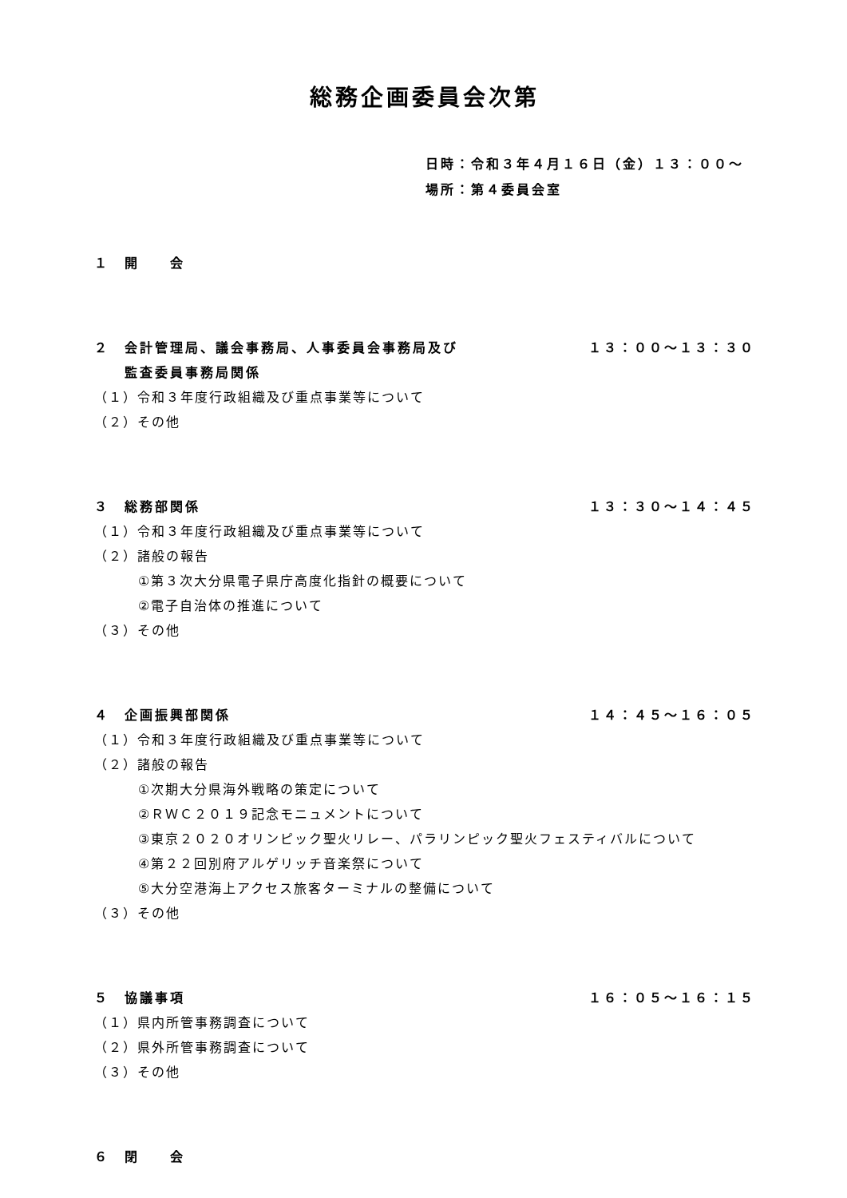総務企画委員会次第
日時：令和３年４月１６日（金）１３：００～
場所：第４委員会室
１　開　　会
２　会計管理局、議会事務局、人事委員会事務局及び
　　監査委員事務局関係 １３：００～１３：３０
（１）令和３年度行政組織及び重点事業等について
（２）その他
３　総務部関係 １３：３０～１４：４５
（１）令和３年度行政組織及び重点事業等について
（２）諸般の報告
①第３次大分県電子県庁高度化指針の概要について
②電子自治体の推進について
（３）その他
４　企画振興部関係 １４：４５～１６：０５
（１）令和３年度行政組織及び重点事業等について
（２）諸般の報告
①次期大分県海外戦略の策定について
②ＲＷＣ２０１９記念モニュメントについて
③東京２０２０オリンピック聖火リレー、パラリンピック聖火フェスティバルについて
④第２２回別府アルゲリッチ音楽祭について
⑤大分空港海上アクセス旅客ターミナルの整備について
（３）その他
５　協議事項 １６：０５～１６：１５
（１）県内所管事務調査について
（２）県外所管事務調査について
（３）その他
６　閉　　会